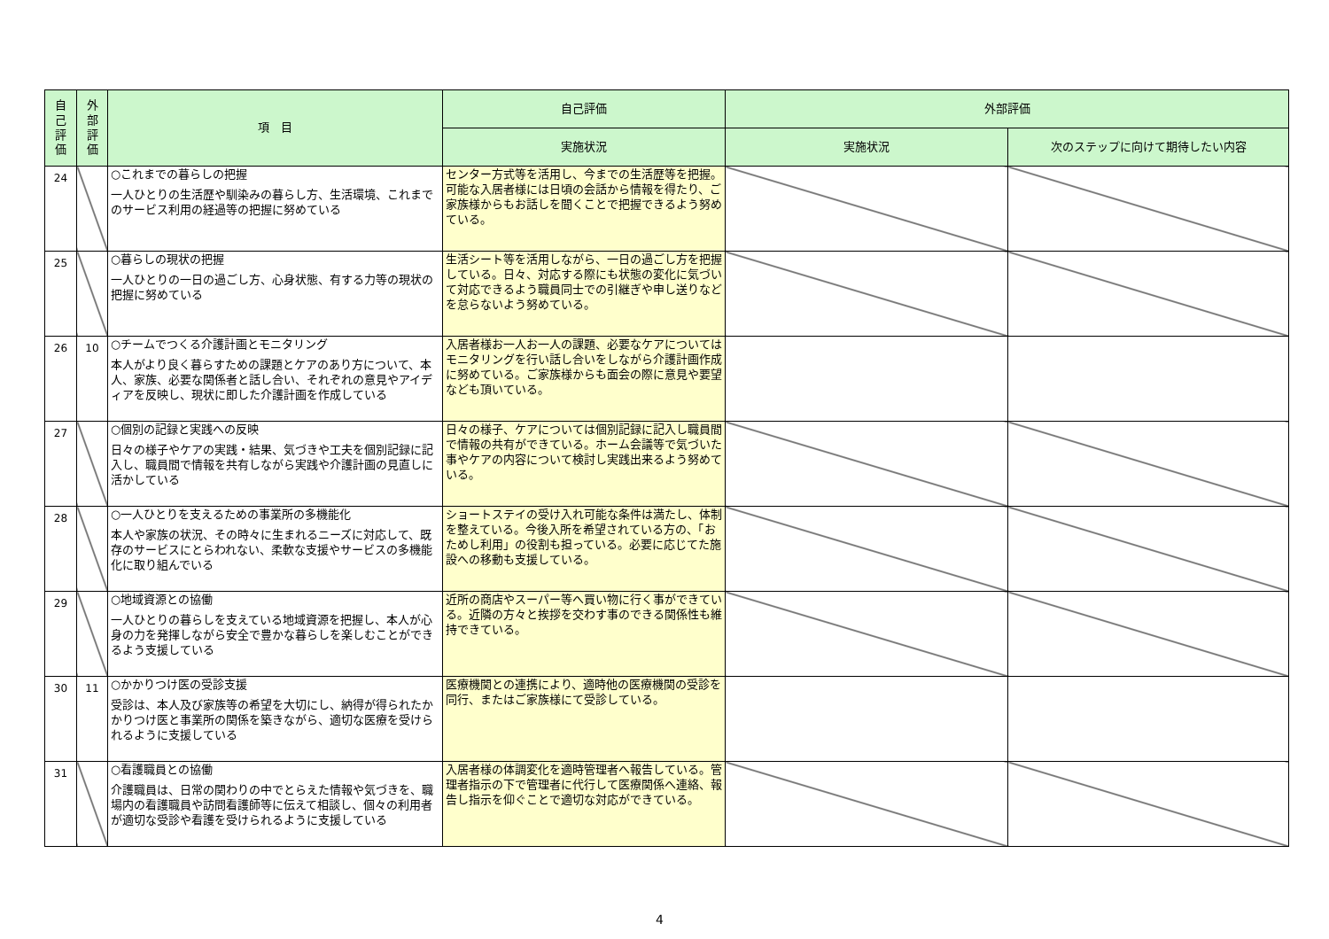| 自 己 評 価 | 外 部 評 価 | 項 目 | 自己評価 | 外部評価 | |
| --- | --- | --- | --- | --- | --- |
| | | | 実施状況 | 実施状況 | 次のステップに向けて期待したい内容 |
| 24 | | ○これまでの暮らしの把握 一人ひとりの生活歴や馴染みの暮らし方、生活環境、これまでのサービス利用の経過等の把握に努めている | センター方式等を活用し、今までの生活歴等を把握。可能な入居者様には日頃の会話から情報を得たり、ご家族様からもお話しを聞くことで把握できるよう努めている。 | | |
| 25 | | ○暮らしの現状の把握 一人ひとりの一日の過ごし方、心身状態、有する力等の現状の把握に努めている | 生活シート等を活用しながら、一日の過ごし方を把握している。日々、対応する際にも状態の変化に気づいて対応できるよう職員同士での引継ぎや申し送りなどを怠らないよう努めている。 | | |
| 26 | 10 | ○チームでつくる介護計画とモニタリング 本人がより良く暮らすための課題とケアのあり方について、本人、家族、必要な関係者と話し合い、それぞれの意見やアイディアを反映し、現状に即した介護計画を作成している | 入居者様お一人お一人の課題、必要なケアについてはモニタリングを行い話し合いをしながら介護計画作成に努めている。ご家族様からも面会の際に意見や要望なども頂いている。 | | |
| 27 | | ○個別の記録と実践への反映 日々の様子やケアの実践・結果、気づきや工夫を個別記録に記入し、職員間で情報を共有しながら実践や介護計画の見直しに活かしている | 日々の様子、ケアについては個別記録に記入し職員間で情報の共有ができている。ホーム会議等で気づいた事やケアの内容について検討し実践出来るよう努めている。 | | |
| 28 | | ○一人ひとりを支えるための事業所の多機能化 本人や家族の状況、その時々に生まれるニーズに対応して、既存のサービスにとらわれない、柔軟な支援やサービスの多機能化に取り組んでいる | ショートステイの受け入れ可能な条件は満たし、体制を整えている。今後入所を希望されている方の、「おためし利用」の役割も担っている。必要に応じてた施設への移動も支援している。 | | |
| 29 | | ○地域資源との協働 一人ひとりの暮らしを支えている地域資源を把握し、本人が心身の力を発揮しながら安全で豊かな暮らしを楽しむことができるよう支援している | 近所の商店やスーパー等へ買い物に行く事ができている。近隣の方々と挨拶を交わす事のできる関係性も維持できている。 | | |
| 30 | 11 | ○かかりつけ医の受診支援 受診は、本人及び家族等の希望を大切にし、納得が得られたかかりつけ医と事業所の関係を築きながら、適切な医療を受けられるように支援している | 医療機関との連携により、適時他の医療機関の受診を同行、またはご家族様にて受診している。 | | |
| 31 | | ○看護職員との協働 介護職員は、日常の関わりの中でとらえた情報や気づきを、職場内の看護職員や訪問看護師等に伝えて相談し、個々の利用者が適切な受診や看護を受けられるように支援している | 入居者様の体調変化を適時管理者へ報告している。管理者指示の下で管理者に代行して医療関係へ連絡、報告し指示を仰ぐことで適切な対応ができている。 | | |
4